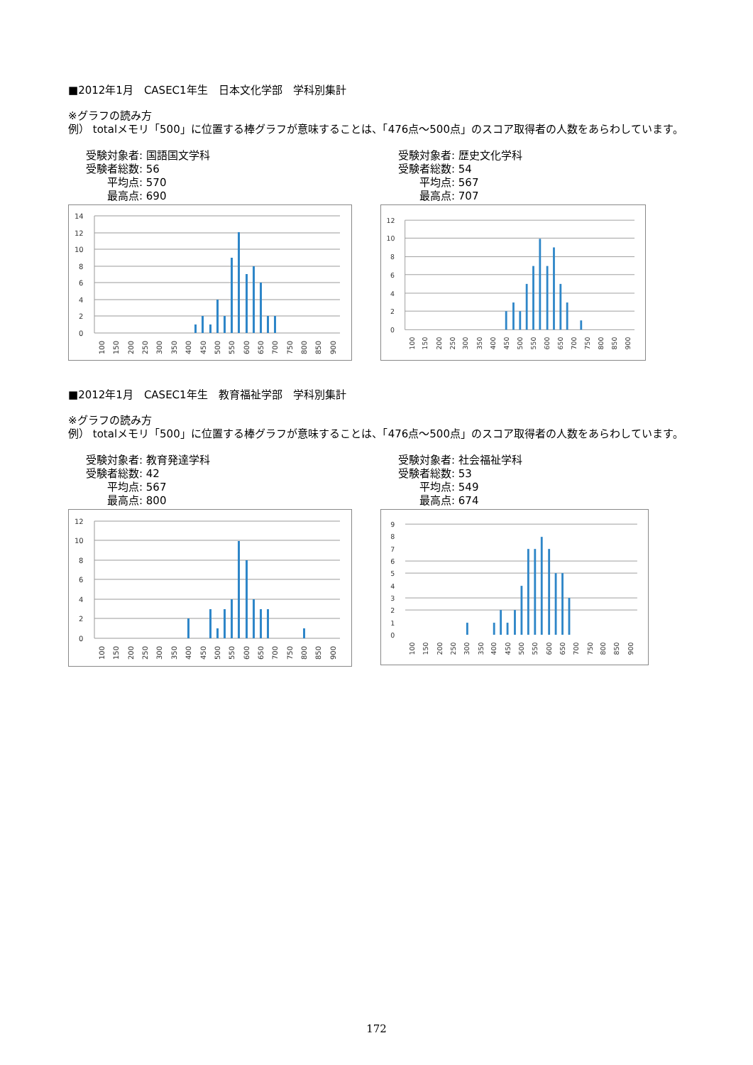■2012年1月　CASEC1年生　日本文化学部　学科別集計
※グラフの読み方
例） totalメモリ「500」に位置する棒グラフが意味することは、「476点～500点」のスコア取得者の人数をあらわしています。
受験対象者: 国語国文学科
受験者総数: 56
平均点: 570
最高点: 690
14
12
10
8
6
4
2
0
100
150
200
250
300
350
400
450
500
550
600
650
700
750
800
850
900
受験対象者: 歴史文化学科
受験者総数: 54
平均点: 567
最高点: 707
12
10
8
6
4
2
0
100
150
200
250
300
350
400
450
500
550
600
650
700
750
800
850
900
■2012年1月　CASEC1年生　教育福祉学部　学科別集計
※グラフの読み方
例） totalメモリ「500」に位置する棒グラフが意味することは、「476点～500点」のスコア取得者の人数をあらわしています。
受験対象者: 教育発達学科
受験者総数: 42
平均点: 567
最高点: 800
12
10
8
6
4
2
0
100
150
200
250
300
350
400
450
500
550
600
650
700
750
800
850
900
受験対象者: 社会福祉学科
受験者総数: 53
平均点: 549
最高点: 674
9
8
7
6
5
4
3
2
1
0
100
150
200
250
300
350
400
450
500
550
600
650
700
750
800
850
900
172